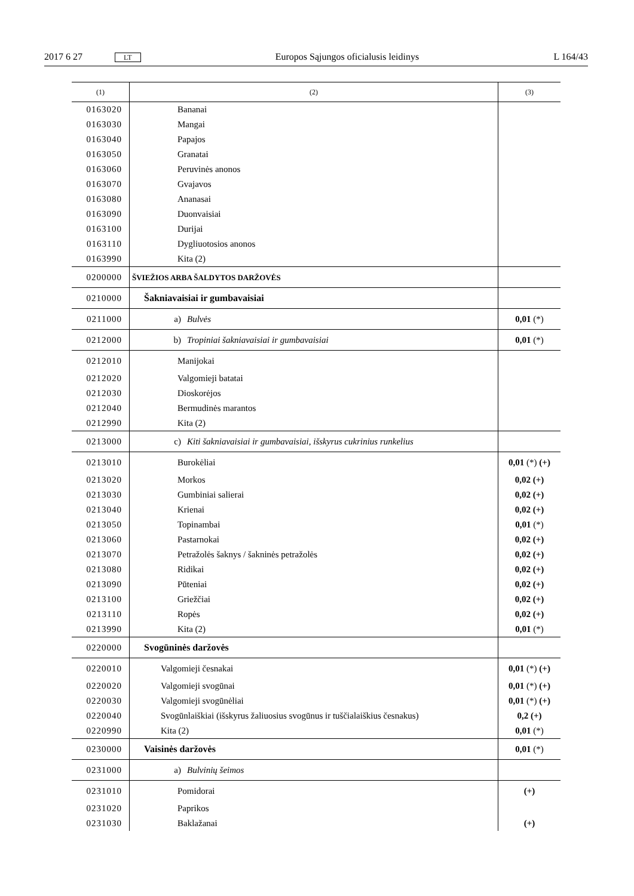2017 6 27 LT Europos Sąjungos oficialusis leidinys L 164/43
| (1) | (2) | (3) |
| --- | --- | --- |
| 0163020 | Bananai | |
| 0163030 | Mangai | |
| 0163040 | Papajos | |
| 0163050 | Granatai | |
| 0163060 | Peruvinės anonos | |
| 0163070 | Gvajavos | |
| 0163080 | Ananasai | |
| 0163090 | Duonvaisiai | |
| 0163100 | Durijai | |
| 0163110 | Dygliuotosios anonos | |
| 0163990 | Kita (2) | |
| 0200000 | ŠVIEŽIOS ARBA ŠALDYTOS DARŽOVĖS | |
| 0210000 | Šakniavaisiai ir gumbavaisiai | |
| 0211000 | a) Bulvės | 0,01 (*) |
| 0212000 | b) Tropiniai šakniavaisiai ir gumbavaisiai | 0,01 (*) |
| 0212010 | Manijokai | |
| 0212020 | Valgomieji batatai | |
| 0212030 | Dioskorėjos | |
| 0212040 | Bermudinės marantos | |
| 0212990 | Kita (2) | |
| 0213000 | c) Kiti šakniavaisiai ir gumbavaisiai, išskyrus cukrinius runkelius | |
| 0213010 | Burokėliai | 0,01 (*) (+) |
| 0213020 | Morkos | 0,02 (+) |
| 0213030 | Gumbiniai salierai | 0,02 (+) |
| 0213040 | Krienai | 0,02 (+) |
| 0213050 | Topinambai | 0,01 (*) |
| 0213060 | Pastarnokai | 0,02 (+) |
| 0213070 | Petražolės šaknys / šakninės petražolės | 0,02 (+) |
| 0213080 | Ridikai | 0,02 (+) |
| 0213090 | Pūteniai | 0,02 (+) |
| 0213100 | Griežčiai | 0,02 (+) |
| 0213110 | Ropės | 0,02 (+) |
| 0213990 | Kita (2) | 0,01 (*) |
| 0220000 | Svogūninės daržovės | |
| 0220010 | Valgomieji česnakai | 0,01 (*) (+) |
| 0220020 | Valgomieji svogūnai | 0,01 (*) (+) |
| 0220030 | Valgomieji svogūnėliai | 0,01 (*) (+) |
| 0220040 | Svogūnlaiškiai (išskyrus žaliuosius svogūnus ir tuščialaiškius česnakus) | 0,2 (+) |
| 0220990 | Kita (2) | 0,01 (*) |
| 0230000 | Vaisinės daržovės | 0,01 (*) |
| 0231000 | a) Bulvinių šeimos | |
| 0231010 | Pomidorai | (+) |
| 0231020 | Paprikos | |
| 0231030 | Baklažanai | (+) |